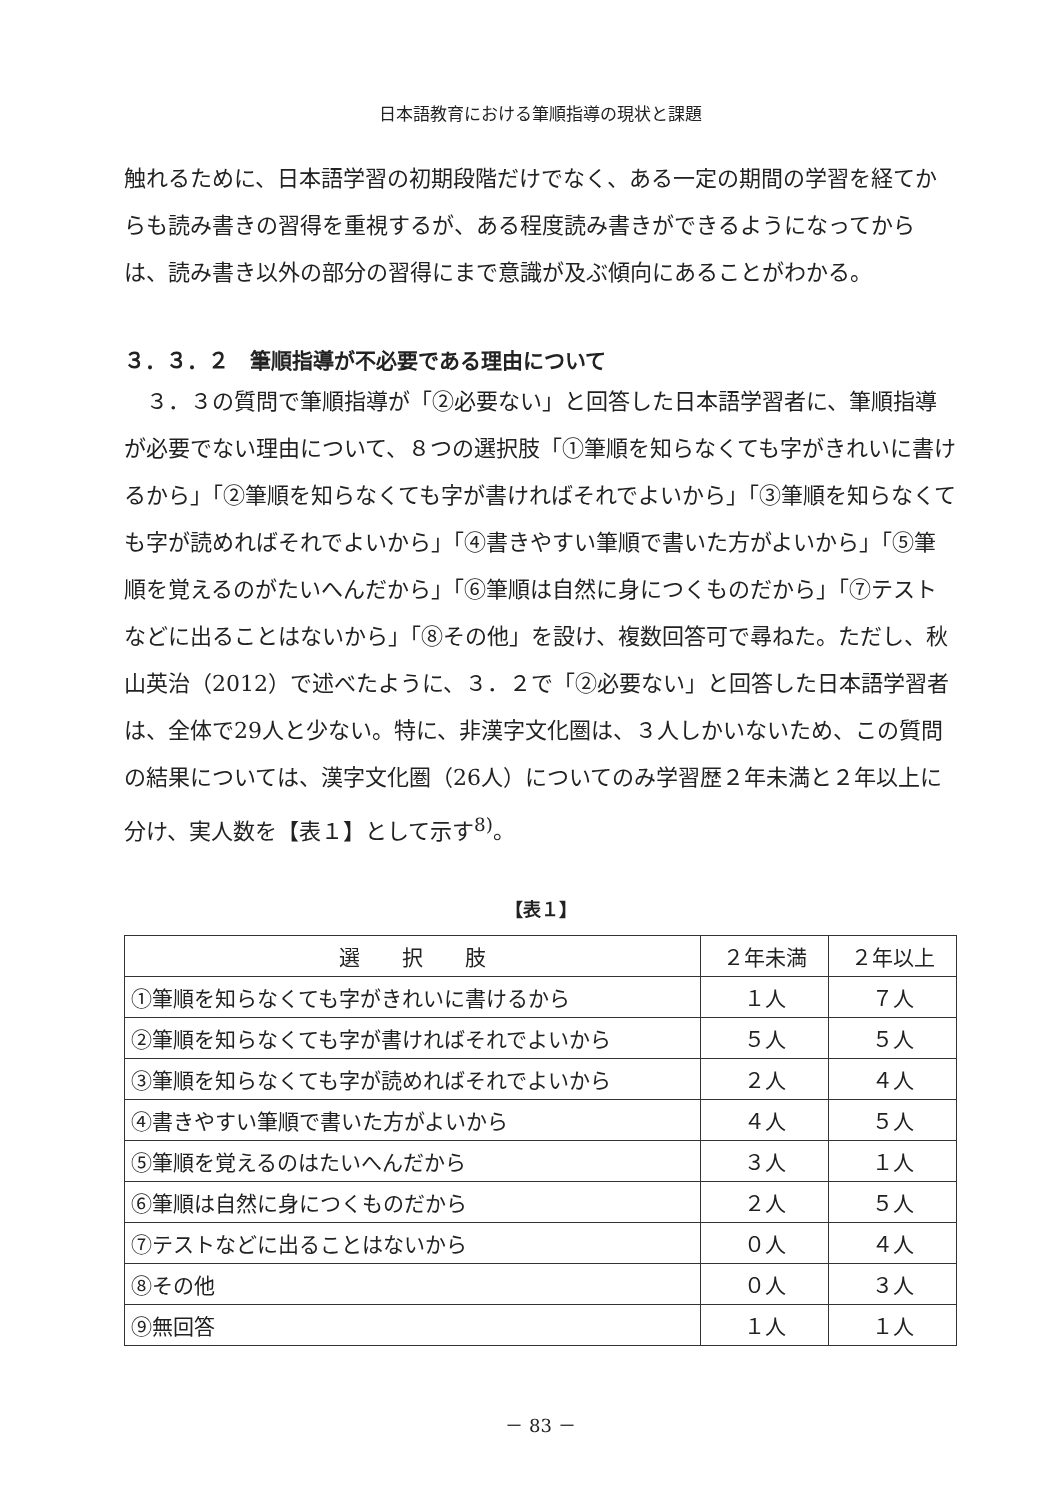日本語教育における筆順指導の現状と課題
触れるために、日本語学習の初期段階だけでなく、ある一定の期間の学習を経てからも読み書きの習得を重視するが、ある程度読み書きができるようになってからは、読み書き以外の部分の習得にまで意識が及ぶ傾向にあることがわかる。
３．３．２　筆順指導が不必要である理由について
　３．３の質問で筆順指導が「②必要ない」と回答した日本語学習者に、筆順指導が必要でない理由について、８つの選択肢「①筆順を知らなくても字がきれいに書けるから」「②筆順を知らなくても字が書ければそれでよいから」「③筆順を知らなくても字が読めればそれでよいから」「④書きやすい筆順で書いた方がよいから」「⑤筆順を覚えるのがたいへんだから」「⑥筆順は自然に身につくものだから」「⑦テストなどに出ることはないから」「⑧その他」を設け、複数回答可で尋ねた。ただし、秋山英治（2012）で述べたように、３．２で「②必要ない」と回答した日本語学習者は、全体で29人と少ない。特に、非漢字文化圏は、３人しかいないため、この質問の結果については、漢字文化圏（26人）についてのみ学習歴２年未満と２年以上に分け、実人数を【表１】として示す<sup>8)</sup>。
【表１】
| 選 択 肢 | ２年未満 | ２年以上 |
| --- | --- | --- |
| ①筆順を知らなくても字がきれいに書けるから | １人 | ７人 |
| ②筆順を知らなくても字が書ければそれでよいから | ５人 | ５人 |
| ③筆順を知らなくても字が読めればそれでよいから | ２人 | ４人 |
| ④書きやすい筆順で書いた方がよいから | ４人 | ５人 |
| ⑤筆順を覚えるのはたいへんだから | ３人 | １人 |
| ⑥筆順は自然に身につくものだから | ２人 | ５人 |
| ⑦テストなどに出ることはないから | ０人 | ４人 |
| ⑧その他 | ０人 | ３人 |
| ⑨無回答 | １人 | １人 |
－ 83 －